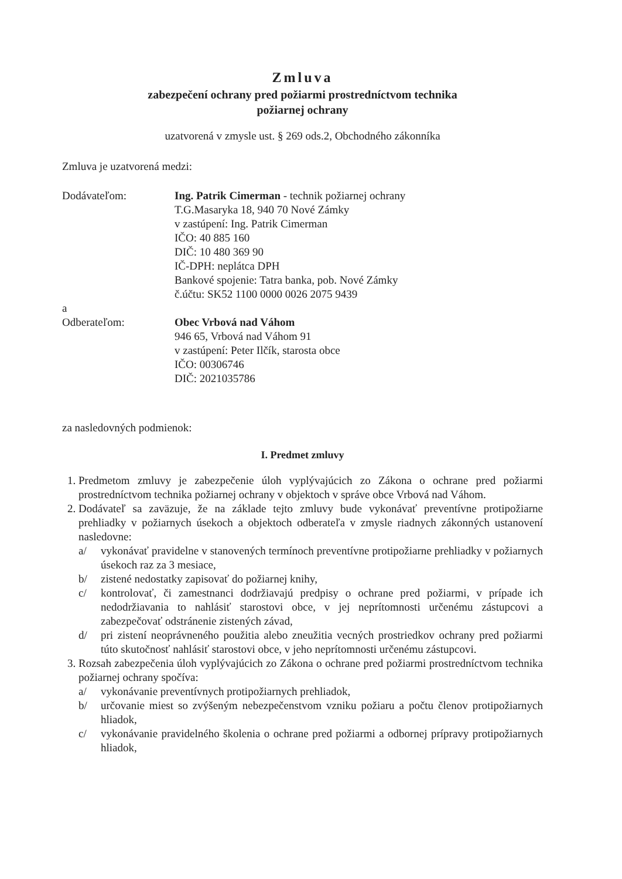Zmluva
zabezpečení ochrany pred požiarmi prostredníctvom technika
požiarnej ochrany
uzatvorená v zmysle ust. § 269 ods.2, Obchodného zákonníka
Zmluva je uzatvorená medzi:
Dodávateľom: Ing. Patrik Cimerman - technik požiarnej ochrany
T.G.Masaryka 18, 940 70 Nové Zámky
v zastúpení: Ing. Patrik Cimerman
IČO: 40 885 160
DIČ: 10 480 369 90
IČ-DPH: neplátca DPH
Bankové spojenie: Tatra banka, pob. Nové Zámky
č.účtu: SK52 1100 0000 0026 2075 9439
a
Odberateľom: Obec Vrbová nad Váhom
946 65, Vrbová nad Váhom 91
v zastúpení: Peter Ilčík, starosta obce
IČO: 00306746
DIČ: 2021035786
za nasledovných podmienok:
I. Predmet zmluvy
1. Predmetom zmluvy je zabezpečenie úloh vyplývajúcich zo Zákona o ochrane pred požiarmi prostredníctvom technika požiarnej ochrany v objektoch v správe obce Vrbová nad Váhom.
2. Dodávateľ sa zaväzuje, že na základe tejto zmluvy bude vykonávať preventívne protipožiarne prehliadky v požiarnych úsekoch a objektoch odberateľa v zmysle riadnych zákonných ustanovení nasledovne:
a/ vykonávať pravidelne v stanovených termínoch preventívne protipožiarne prehliadky v požiarnych úsekoch raz za 3 mesiace,
b/ zistené nedostatky zapisovať do požiarnej knihy,
c/ kontrolovať, či zamestnanci dodržiavajú predpisy o ochrane pred požiarmi, v prípade ich nedodržiavania to nahlásiť starostovi obce, v jej neprítomnosti určenému zástupcovi a zabezpečovať odstránenie zistených závad,
d/ pri zistení neoprávneného použitia alebo zneužitia vecných prostriedkov ochrany pred požiarmi túto skutočnosť nahlásiť starostovi obce, v jeho neprítomnosti určenému zástupcovi.
3. Rozsah zabezpečenia úloh vyplývajúcich zo Zákona o ochrane pred požiarmi prostredníctvom technika požiarnej ochrany spočíva:
a/ vykonávanie preventívnych protipožiarnych prehliadok,
b/ určovanie miest so zvýšeným nebezpečenstvom vzniku požiaru a počtu členov protipožiarnych hliadok,
c/ vykonávanie pravidelného školenia o ochrane pred požiarmi a odbornej prípravy protipožiarnych hliadok,